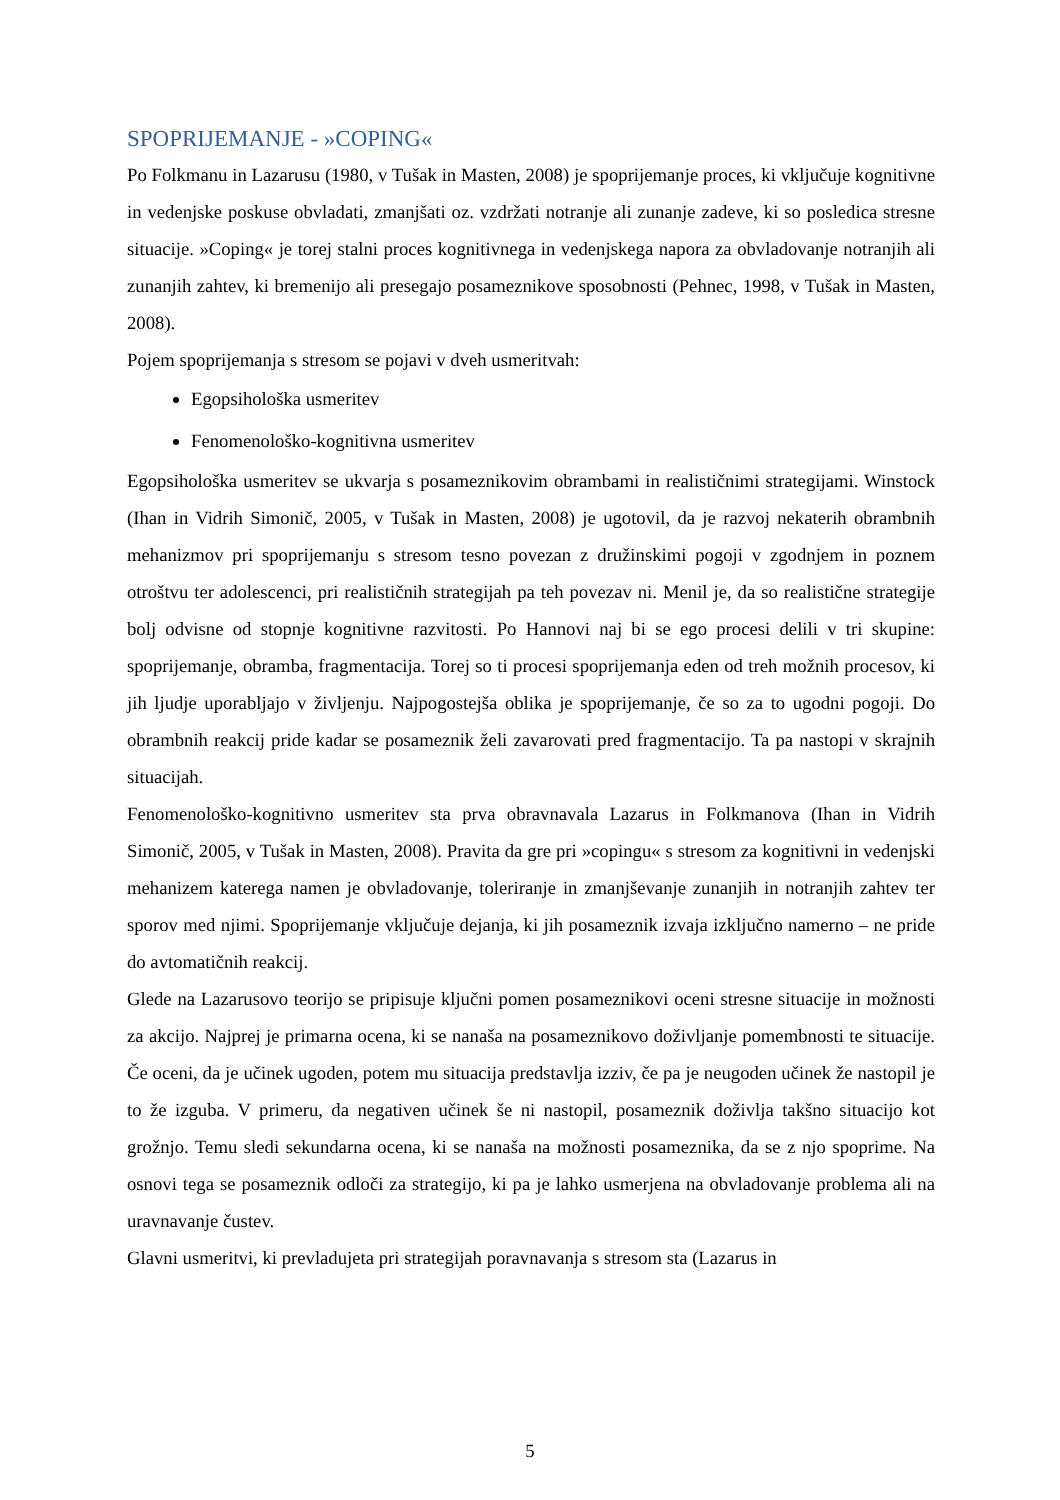SPOPRIJEMANJE - »COPING«
Po Folkmanu in Lazarusu (1980, v Tušak in Masten, 2008) je spoprijemanje proces, ki vključuje kognitivne in vedenjske poskuse obvladati, zmanjšati oz. vzdržati notranje ali zunanje zadeve, ki so posledica stresne situacije. »Coping« je torej stalni proces kognitivnega in vedenjskega napora za obvladovanje notranjih ali zunanjih zahtev, ki bremenijo ali presegajo posameznikove sposobnosti (Pehnec, 1998, v Tušak in Masten, 2008).
Pojem spoprijemanja s stresom se pojavi v dveh usmeritvah:
Egopsihološka usmeritev
Fenomenološko-kognitivna usmeritev
Egopsihološka usmeritev se ukvarja s posameznikovim obrambami in realističnimi strategijami. Winstock (Ihan in Vidrih Simonič, 2005, v Tušak in Masten, 2008) je ugotovil, da je razvoj nekaterih obrambnih mehanizmov pri spoprijemanju s stresom tesno povezan z družinskimi pogoji v zgodnjem in poznem otroštvu ter adolescenci, pri realističnih strategijah pa teh povezav ni. Menil je, da so realistične strategije bolj odvisne od stopnje kognitivne razvitosti. Po Hannovi naj bi se ego procesi delili v tri skupine: spoprijemanje, obramba, fragmentacija. Torej so ti procesi spoprijemanja eden od treh možnih procesov, ki jih ljudje uporabljajo v življenju. Najpogostejša oblika je spoprijemanje, če so za to ugodni pogoji. Do obrambnih reakcij pride kadar se posameznik želi zavarovati pred fragmentacijo. Ta pa nastopi v skrajnih situacijah.
Fenomenološko-kognitivno usmeritev sta prva obravnavala Lazarus in Folkmanova (Ihan in Vidrih Simonič, 2005, v Tušak in Masten, 2008). Pravita da gre pri »copingu« s stresom za kognitivni in vedenjski mehanizem katerega namen je obvladovanje, toleriranje in zmanjševanje zunanjih in notranjih zahtev ter sporov med njimi. Spoprijemanje vključuje dejanja, ki jih posameznik izvaja izključno namerno – ne pride do avtomatičnih reakcij.
Glede na Lazarusovo teorijo se pripisuje ključni pomen posameznikovi oceni stresne situacije in možnosti za akcijo. Najprej je primarna ocena, ki se nanaša na posameznikovo doživljanje pomembnosti te situacije. Če oceni, da je učinek ugoden, potem mu situacija predstavlja izziv, če pa je neugoden učinek že nastopil je to že izguba. V primeru, da negativen učinek še ni nastopil, posameznik doživlja takšno situacijo kot grožnjo. Temu sledi sekundarna ocena, ki se nanaša na možnosti posameznika, da se z njo spoprime. Na osnovi tega se posameznik odloči za strategijo, ki pa je lahko usmerjena na obvladovanje problema ali na uravnavanje čustev.
Glavni usmeritvi, ki prevladujeta pri strategijah poravnavanja s stresom sta (Lazarus in
5